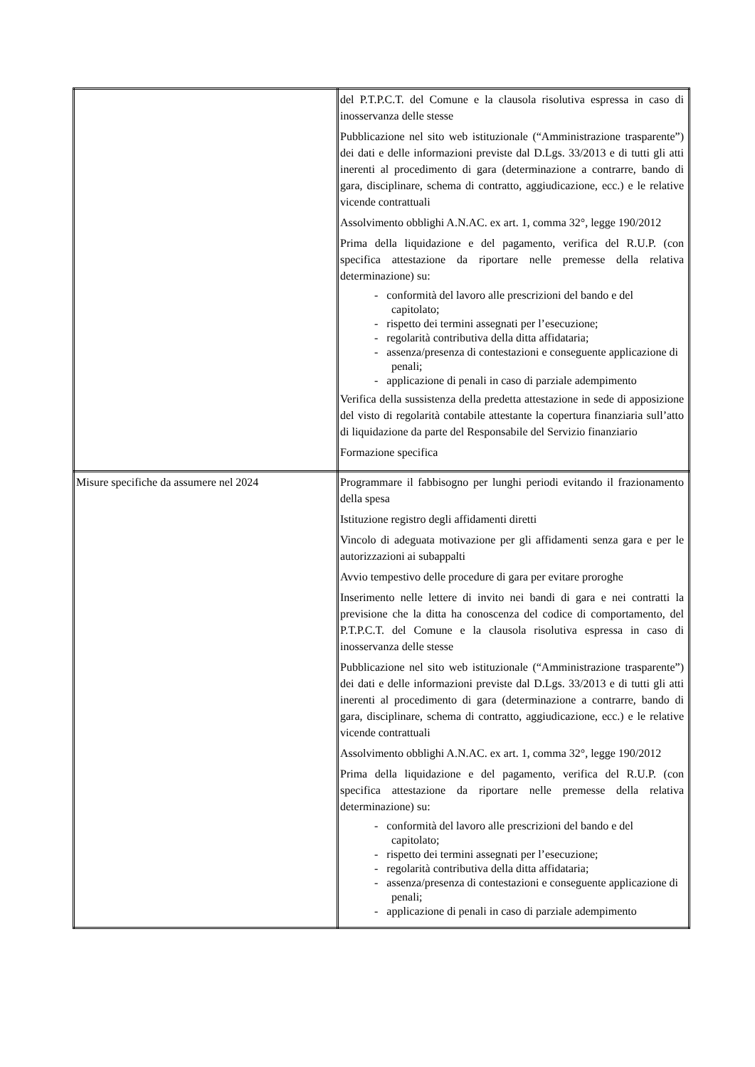| | del P.T.P.C.T. del Comune e la clausola risolutiva espressa in caso di inosservanza delle stesse Pubblicazione nel sito web istituzionale (“Amministrazione trasparente”) dei dati e delle informazioni previste dal D.Lgs. 33/2013 e di tutti gli atti inerenti al procedimento di gara (determinazione a contrarre, bando di gara, disciplinare, schema di contratto, aggiudicazione, ecc.) e le relative vicende contrattuali Assolvimento obblighi A.N.AC. ex art. 1, comma 32°, legge 190/2012 Prima della liquidazione e del pagamento, verifica del R.U.P. (con specifica attestazione da riportare nelle premesse della relativa determinazione) su: - conformità del lavoro alle prescrizioni del bando e del capitolato; - rispetto dei termini assegnati per l’esecuzione; - regolarità contributiva della ditta affidataria; - assenza/presenza di contestazioni e conseguente applicazione di penali; - applicazione di penali in caso di parziale adempimento Verifica della sussistenza della predetta attestazione in sede di apposizione del visto di regolarità contabile attestante la copertura finanziaria sull’atto di liquidazione da parte del Responsabile del Servizio finanziario Formazione specifica |
| Misure specifiche da assumere nel 2024 | Programmare il fabbisogno per lunghi periodi evitando il frazionamento della spesa Istituzione registro degli affidamenti diretti Vincolo di adeguata motivazione per gli affidamenti senza gara e per le autorizzazioni ai subappalti Avvio tempestivo delle procedure di gara per evitare proroghe Inserimento nelle lettere di invito nei bandi di gara e nei contratti la previsione che la ditta ha conoscenza del codice di comportamento, del P.T.P.C.T. del Comune e la clausola risolutiva espressa in caso di inosservanza delle stesse Pubblicazione nel sito web istituzionale (“Amministrazione trasparente”) dei dati e delle informazioni previste dal D.Lgs. 33/2013 e di tutti gli atti inerenti al procedimento di gara (determinazione a contrarre, bando di gara, disciplinare, schema di contratto, aggiudicazione, ecc.) e le relative vicende contrattuali Assolvimento obblighi A.N.AC. ex art. 1, comma 32°, legge 190/2012 Prima della liquidazione e del pagamento, verifica del R.U.P. (con specifica attestazione da riportare nelle premesse della relativa determinazione) su: - conformità del lavoro alle prescrizioni del bando e del capitolato; - rispetto dei termini assegnati per l’esecuzione; - regolarità contributiva della ditta affidataria; - assenza/presenza di contestazioni e conseguente applicazione di penali; - applicazione di penali in caso di parziale adempimento |